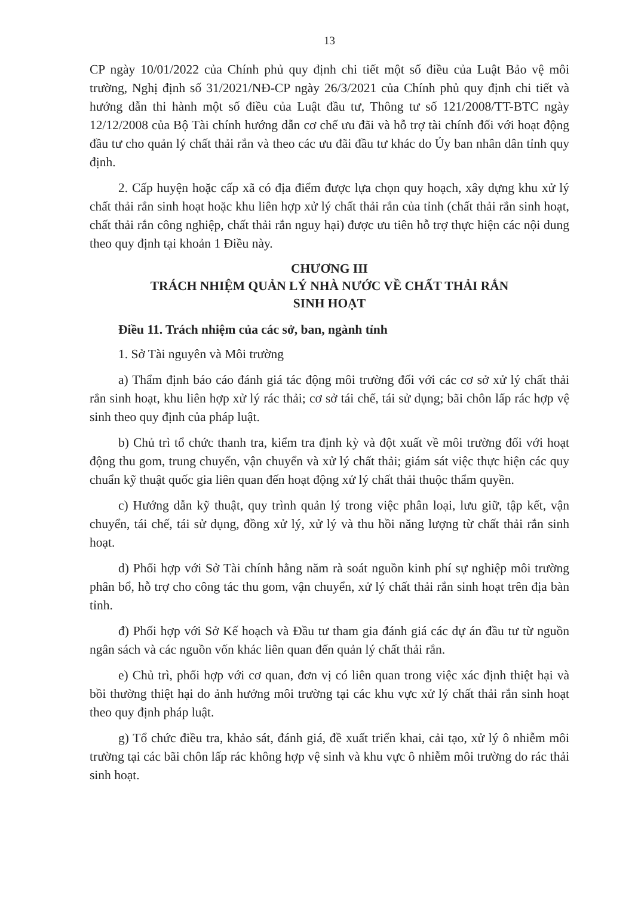13
CP ngày 10/01/2022 của Chính phủ quy định chi tiết một số điều của Luật Bảo vệ môi trường, Nghị định số 31/2021/NĐ-CP ngày 26/3/2021 của Chính phủ quy định chi tiết và hướng dẫn thi hành một số điều của Luật đầu tư, Thông tư số 121/2008/TT-BTC ngày 12/12/2008 của Bộ Tài chính hướng dẫn cơ chế ưu đãi và hỗ trợ tài chính đối với hoạt động đầu tư cho quản lý chất thải rắn và theo các ưu đãi đầu tư khác do Ủy ban nhân dân tỉnh quy định.
2. Cấp huyện hoặc cấp xã có địa điểm được lựa chọn quy hoạch, xây dựng khu xử lý chất thải rắn sinh hoạt hoặc khu liên hợp xử lý chất thải rắn của tỉnh (chất thải rắn sinh hoạt, chất thải rắn công nghiệp, chất thải rắn nguy hại) được ưu tiên hỗ trợ thực hiện các nội dung theo quy định tại khoản 1 Điều này.
CHƯƠNG III
TRÁCH NHIỆM QUẢN LÝ NHÀ NƯỚC VỀ CHẤT THẢI RẮN
SINH HOẠT
Điều 11. Trách nhiệm của các sở, ban, ngành tỉnh
1. Sở Tài nguyên và Môi trường
a) Thẩm định báo cáo đánh giá tác động môi trường đối với các cơ sở xử lý chất thải rắn sinh hoạt, khu liên hợp xử lý rác thải; cơ sở tái chế, tái sử dụng; bãi chôn lấp rác hợp vệ sinh theo quy định của pháp luật.
b) Chủ trì tổ chức thanh tra, kiểm tra định kỳ và đột xuất về môi trường đối với hoạt động thu gom, trung chuyển, vận chuyển và xử lý chất thải; giám sát việc thực hiện các quy chuẩn kỹ thuật quốc gia liên quan đến hoạt động xử lý chất thải thuộc thẩm quyền.
c) Hướng dẫn kỹ thuật, quy trình quản lý trong việc phân loại, lưu giữ, tập kết, vận chuyển, tái chế, tái sử dụng, đồng xử lý, xử lý và thu hồi năng lượng từ chất thải rắn sinh hoạt.
d) Phối hợp với Sở Tài chính hằng năm rà soát nguồn kinh phí sự nghiệp môi trường phân bổ, hỗ trợ cho công tác thu gom, vận chuyển, xử lý chất thải rắn sinh hoạt trên địa bàn tỉnh.
đ) Phối hợp với Sở Kế hoạch và Đầu tư tham gia đánh giá các dự án đầu tư từ nguồn ngân sách và các nguồn vốn khác liên quan đến quản lý chất thải rắn.
e) Chủ trì, phối hợp với cơ quan, đơn vị có liên quan trong việc xác định thiệt hại và bồi thường thiệt hại do ảnh hưởng môi trường tại các khu vực xử lý chất thải rắn sinh hoạt theo quy định pháp luật.
g) Tổ chức điều tra, khảo sát, đánh giá, đề xuất triển khai, cải tạo, xử lý ô nhiễm môi trường tại các bãi chôn lấp rác không hợp vệ sinh và khu vực ô nhiễm môi trường do rác thải sinh hoạt.